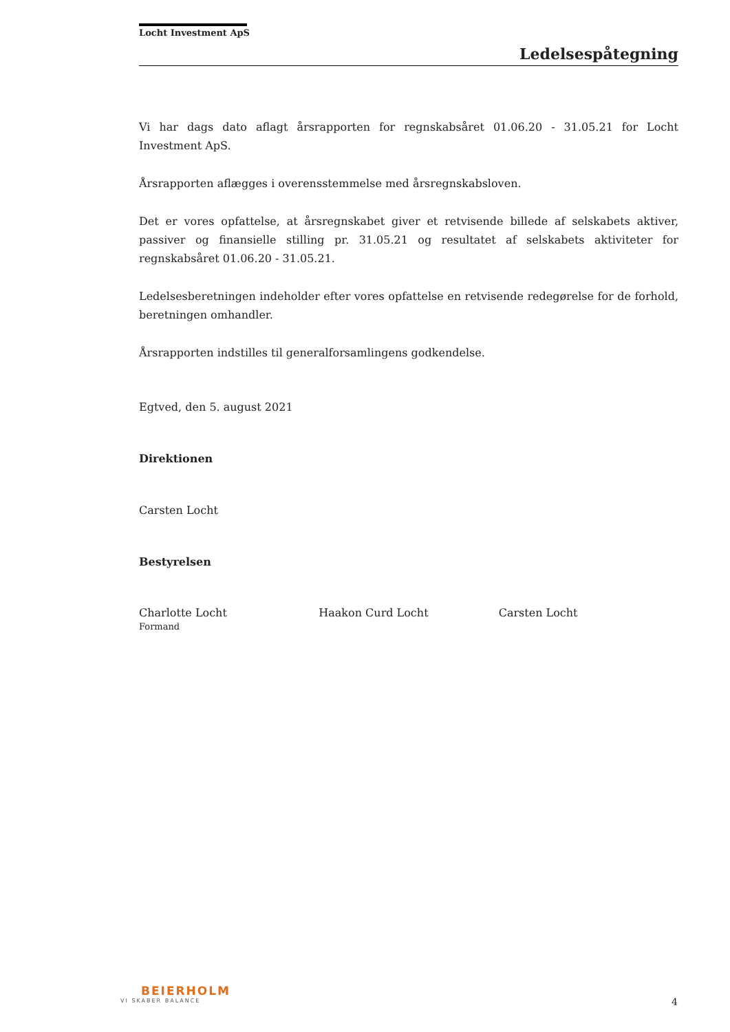Locht Investment ApS
Ledelsespåtegning
Vi har dags dato aflagt årsrapporten for regnskabsåret 01.06.20 - 31.05.21 for Locht Investment ApS.
Årsrapporten aflægges i overensstemmelse med årsregnskabsloven.
Det er vores opfattelse, at årsregnskabet giver et retvisende billede af selskabets aktiver, passiver og finansielle stilling pr. 31.05.21 og resultatet af selskabets aktiviteter for regnskabsåret 01.06.20 - 31.05.21.
Ledelsesberetningen indeholder efter vores opfattelse en retvisende redegørelse for de forhold, beretningen omhandler.
Årsrapporten indstilles til generalforsamlingens godkendelse.
Egtved, den 5. august 2021
Direktionen
Carsten Locht
Bestyrelsen
Charlotte Locht
Formand
Haakon Curd Locht Carsten Locht
BEIERHOLM
VI SKABER BALANCE
4